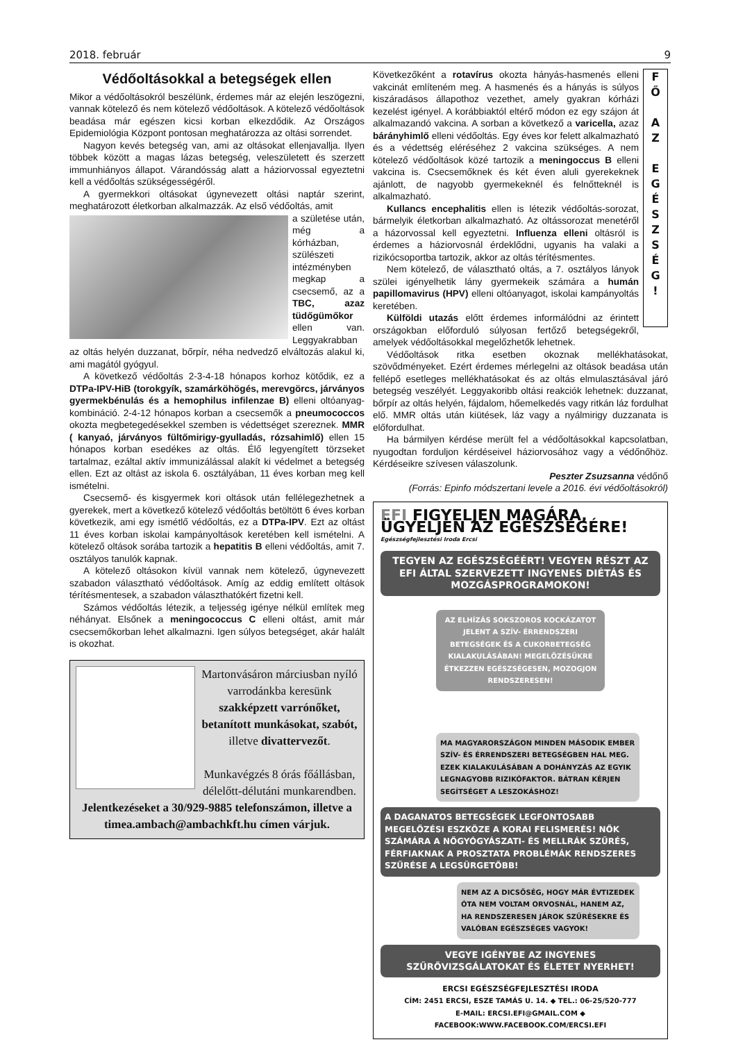2018. február 9
Védőoltásokkal a betegségek ellen
Mikor a védőoltásokról beszélünk, érdemes már az elején leszögezni, vannak kötelező és nem kötelező védőoltások. A kötelező védőoltások beadása már egészen kicsi korban elkezdődik. Az Országos Epidemiológia Központ pontosan meghatározza az oltási sorrendet.
Nagyon kevés betegség van, ami az oltásokat ellenjavallja. Ilyen többek között a magas lázas betegség, veleszületett és szerzett immunhiányos állapot. Várandósság alatt a háziorvossal egyeztetni kell a védőoltás szükségességéről.
A gyermekkori oltásokat úgynevezett oltási naptár szerint, meghatározott életkorban alkalmazzák. Az első védőoltás, amit
a születése után, még a kórházban, szülészeti intézményben megkap a csecsemő, az a TBC, azaz tüdőgümőkor ellen van. Leggyakrabban az oltás helyén duzzanat, bőrpír, néha nedvedző elváltozás alakul ki, ami magától gyógyul.
A következő védőoltás 2-3-4-18 hónapos korhoz kötődik, ez a DTPa-IPV-HiB (torokgyík, szamárköhögés, merevgörcs, járványos gyermekbénulás és a hemophilus infilenzae B) elleni oltóanyag-kombináció. 2-4-12 hónapos korban a csecsemők a pneumococcos okozta megbetegedésekkel szemben is védettséget szereznek. MMR ( kanyaó, járványos fültőmirigy-gyulladás, rózsahimlő) ellen 15 hónapos korban esedékes az oltás. Élő legyengített törzseket tartalmaz, ezáltal aktív immunizálással alakít ki védelmet a betegség ellen. Ezt az oltást az iskola 6. osztályában, 11 éves korban meg kell ismételni.
Csecsemő- és kisgyermek kori oltások után fellélegezhetnek a gyerekek, mert a következő kötelező védőoltás betöltött 6 éves korban következik, ami egy ismétlő védőoltás, ez a DTPa-IPV. Ezt az oltást 11 éves korban iskolai kampányoltások keretében kell ismételni. A kötelező oltások sorába tartozik a hepatitis B elleni védőoltás, amit 7. osztályos tanulók kapnak.
A kötelező oltásokon kívül vannak nem kötelező, úgynevezett szabadon választható védőoltások. Amíg az eddig említett oltások térítésmentesek, a szabadon választhatókért fizetni kell.
Számos védőoltás létezik, a teljesség igénye nélkül említek meg néhányat. Elsőnek a meningococcus C elleni oltást, amit már csecsemőkorban lehet alkalmazni. Igen súlyos betegséget, akár halált is okozhat.
Martonvásáron márciusban nyíló varrodánkba keresünk szakképzett varrónőket, betanított munkásokat, szabót, illetve divattervezőt.
Munkavégzés 8 órás főállásban, délelőtt-délutáni munkarendben.
Jelentkezéseket a 30/929-9885 telefonszámon, illetve a timea.ambach@ambachkft.hu címen várjuk.
F
Ő
A
Z
E
G
É
S
Z
S
É
G
!
Következőként a rotavírus okozta hányás-hasmenés elleni vakcinát említeném meg. A hasmenés és a hányás is súlyos kiszáradásos állapothoz vezethet, amely gyakran kórházi kezelést igényel. A korábbiaktól eltérő módon ez egy szájon át alkalmazandó vakcina. A sorban a következő a varicella, azaz bárányhimlő elleni védőoltás. Egy éves kor felett alkalmazható és a védettség eléréséhez 2 vakcina szükséges. A nem kötelező védőoltások közé tartozik a meningoccus B elleni vakcina is. Csecsemőknek és két éven aluli gyerekeknek ajánlott, de nagyobb gyermekeknél és felnőtteknél is alkalmazható.
Kullancs encephalitis ellen is létezik védőoltás-sorozat, bármelyik életkorban alkalmazható. Az oltássorozat menetéről a házorvossal kell egyeztetni. Influenza elleni oltásról is érdemes a háziorvosnál érdeklődni, ugyanis ha valaki a rizikócsoportba tartozik, akkor az oltás térítésmentes.
Nem kötelező, de választható oltás, a 7. osztályos lányok szülei igényelhetik lány gyermekeik számára a humán papillomavirus (HPV) elleni oltóanyagot, iskolai kampányoltás keretében.
Külföldi utazás előtt érdemes informálódni az érintett országokban előforduló súlyosan fertőző betegségekről, amelyek védőoltásokkal megelőzhetők lehetnek.
Védőoltások ritka esetben okoznak mellékhatásokat, szövődményeket. Ezért érdemes mérlegelni az oltások beadása után fellépő esetleges mellékhatásokat és az oltás elmulasztásával járó betegség veszélyét. Leggyakoribb oltási reakciók lehetnek: duzzanat, bőrpír az oltás helyén, fájdalom, hőemelkedés vagy ritkán láz fordulhat elő. MMR oltás után kiütések, láz vagy a nyálmirigy duzzanata is előfordulhat.
Ha bármilyen kérdése merült fel a védőoltásokkal kapcsolatban, nyugodtan forduljon kérdéseivel háziorvosához vagy a védőnőhöz. Kérdéseikre szívesen válaszolunk.
Peszter Zsuzsanna védőnő
(Forrás: Epinfo módszertani levele a 2016. évi védőoltásokról)
EFI FIGYELJEN MAGÁRA, ÜGYELJEN AZ EGÉSZSÉGÉRE!
Egészségfejlesztési Iroda Ercsi
TEGYEN AZ EGÉSZSÉGÉÉRT! VEGYEN RÉSZT AZ EFI ÁLTAL SZERVEZETT INGYENES DIÉTÁS ÉS MOZGÁSPROGRAMOKON!
AZ ELHÍZÁS SOKSZOROS KOCKÁZATOT JELENT A SZÍV- ÉRRENDSZERI BETEGSÉGEK ÉS A CUKORBETEGSÉG KIALAKULÁSÁBAN! MEGELŐZÉSÜKRE ÉTKEZZEN EGÉSZSÉGESEN, MOZOGJON RENDSZERESEN!
MA MAGYARORSZÁGON MINDEN MÁSODIK EMBER SZÍV- ÉS ÉRRENDSZERI BETEGSÉGBEN HAL MEG. EZEK KIALAKULÁSÁBAN A DOHÁNYZÁS AZ EGYIK LEGNAGYOBB RIZIKÓFAKTOR. BÁTRAN KÉRJEN SEGÍTSÉGET A LESZOKÁSHOZ!
A DAGANATOS BETEGSÉGEK LEGFONTOSABB MEGELŐZÉSI ESZKÖZE A KORAI FELISMERÉS! NŐK SZÁMÁRA A NŐGYÓGYÁSZATI- ÉS MELLRÁK SZŰRÉS, FÉRFIAKNAK A PROSZTATA PROBLÉMÁK RENDSZERES SZŰRÉSE A LEGSÜRGETŐBB!
NEM AZ A DICSŐSÉG, HOGY MÁR ÉVTIZEDEK ÓTA NEM VOLTAM ORVOSNÁL, HANEM AZ, HA RENDSZERESEN JÁROK SZŰRÉSEKRE ÉS VALÓBAN EGÉSZSÉGES VAGYOK!
VEGYE IGÉNYBE AZ INGYENES SZŰRŐVIZSGÁLATOKAT ÉS ÉLETET NYERHET!
ERCSI EGÉSZSÉGFEJLESZTÉSI IRODA
CÍM: 2451 ERCSI, ESZE TAMÁS U. 14. ◆ TEL.: 06-25/520-777
E-MAIL: ERCSI.EFI@GMAIL.COM ◆ FACEBOOK:WWW.FACEBOOK.COM/ERCSI.EFI